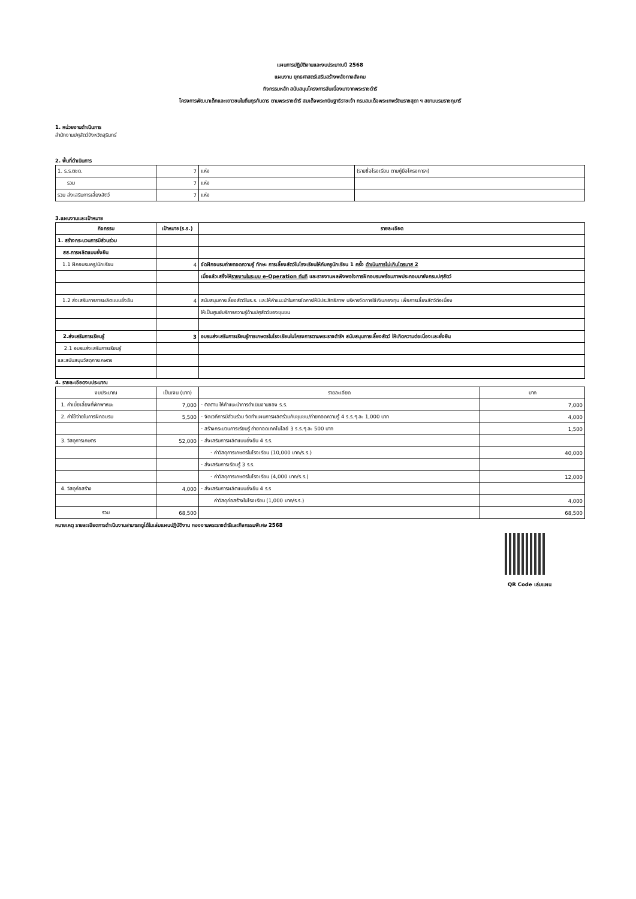แผนการปฏิบัติงานและงบประมาณปี 2568
แผนงาน ยุทธศาสตร์เสริมสร้างพลังทางสังคม
กิจกรรมหลัก สนับสนุนโครงการอันเนื่องมาจากพระราชดำริ
โครงการพัฒนาเด็กและเยาวชนในถิ่นทุรกันดาร ตามพระราชดำริ สมเด็จพระกนิษฐาธิราชเจ้า กรมสมเด็จพระเทพรัตนราชสุดา ฯ สยามบรมราชกุมารี
1. หน่วยงานดำเนินการ
สำนักงานปศุสัตว์จังหวัดสุรินทร์
2. พื้นที่ดำเนินการ
| 1. ร.ร.ตชด. | 7 | แห่ง | (รายชื่อโรงเรียน ตามคู่มือโครงการฯ) |
| รวม | 7 | แห่ง | |
| รวม ส่งเสริมการเลี้ยงสัตว์ | 7 | แห่ง | |
3.แผนงานและเป้าหมาย
| กิจกรรม | เป้าหมาย(ร.ร.) | รายละเอียด |
| --- | --- | --- |
| 1. สร้างกระบวนการมีส่วนร่วม | | |
| สส.การผลิตแบบยั่งยืน | | |
| 1.1 ฝึกอบรมครู/นักเรียน | 4 | จัดฝึกอบรมถ่ายทอดความรู้ ทักษะ การเลี้ยงสัตว์ในโรงเรียนให้กับครูนักเรียน 1 ครั้ง ดำเนินการไม่เกินไตรมาส 2 |
| | | เมื่อแล้วเสร็จให้ รายงานในระบบ e-Operation ทันที และรายงานผลพึงพอใจการฝึกอบรมพร้อมภาพประกอบมายังกรมปศุสัตว์ |
| 1.2 ส่งเสริมการการผลิตแบบยั่งยืน | 4 | สนับสนุนการเลี้ยงสัตว์ในร.ร. และให้คำแนะนำในการจัดการให้มีประสิทธิภาพ บริหารจัดการใช้เงินกองทุน เพื่อการเลี้ยงสัตว์ต่อเนื่อง |
| | | ให้เป็นศูนย์บริการความรู้ด้านปศุสัตว์ของชุมชน |
| 2.ส่งเสริมการเรียนรู้ | 3 | อบรมส่งเสริมการเรียนรู้การเกษตรในโรงเรียนในโครงการตามพระราชดำริฯ สนับสนุนการเลี้ยงสัตว์ ให้เกิดความต่อเนื่องและยั่งยืน |
| 2.1 อบรมส่งเสริมการเรียนรู้ | | |
| และสนับสนุนวัสดุการเกษตร | | |
4. รายละเอียดงบประมาณ
| งบประมาณ | เป็นเงิน (บาท) | รายละเอียด | บาท |
| --- | --- | --- | --- |
| 1. ค่าเบี้ยเลี้ยงที่พักพาหนะ | 7,000 | - ติดตาม ให้คำแนะนำการดำเนินงานของ ร.ร. | 7,000 |
| 2. ค่าใช้จ่ายในการฝึกอบรม | 5,500 | - จัดเวทีการมีส่วนร่วม จัดทำแผนการผลิตร่วมกับชุมชน/ถ่ายทอดความรู้ 4 ร.ร.ๆ ละ 1,000 บาท | 4,000 |
| | | - สร้างกระบวนการเรียนรู้ ถ่ายทอดเทคโนโลยี 3 ร.ร.ๆ ละ 500 บาท | 1,500 |
| 3. วัสดุการเกษตร | 52,000 | - ส่งเสริมการผลิตแบบยั่งยืน 4 ร.ร. | |
| | | - ค่าวัสดุการเกษตรในโรงเรียน (10,000 บาท/ร.ร.) | 40,000 |
| | | - ส่งเสริมการเรียนรู้ 3 ร.ร. | |
| | | - ค่าวัสดุการเกษตรในโรงเรียน (4,000 บาท/ร.ร.) | 12,000 |
| 4. วัสดุก่อสร้าง | 4,000 | - ส่งเสริมการผลิตแบบยั่งยืน 4 ร.ร | |
| | | ค่าวัสดุก่อสร้างในโรงเรียน (1,000 บาท/ร.ร.) | 4,000 |
| รวม | 68,500 | | 68,500 |
หมายเหตุ รายละเอียดการดำเนินงานสามารถดูได้ในเล่มแผนปฏิบัติงาน กองงานพระราชดำริและกิจกรรมพิเศษ 2568
QR Code เล่มแผน